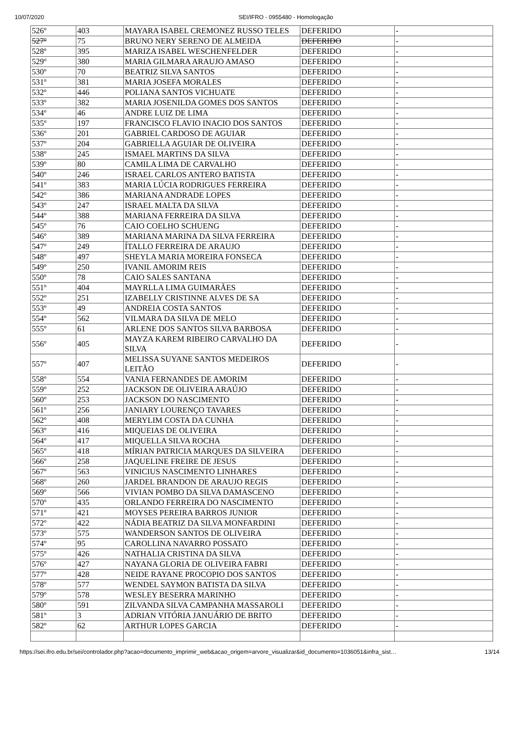10/07/2020 SEI/IFRO - 0955480 - Homologação
| 526º | 403 | MAYARA ISABEL CREMONEZ RUSSO TELES | DEFERIDO | - |
| 527º | 75 | BRUNO NERY SERENO DE ALMEIDA | DEFERIDO | - |
| 528º | 395 | MARIZA ISABEL WESCHENFELDER | DEFERIDO | - |
| 529º | 380 | MARIA GILMARA ARAUJO AMASO | DEFERIDO | - |
| 530º | 70 | BEATRIZ SILVA SANTOS | DEFERIDO | - |
| 531º | 381 | MARIA JOSEFA MORALES | DEFERIDO | - |
| 532º | 446 | POLIANA SANTOS VICHUATE | DEFERIDO | - |
| 533º | 382 | MARIA JOSENILDA GOMES DOS SANTOS | DEFERIDO | - |
| 534º | 46 | ANDRE LUIZ DE LIMA | DEFERIDO | - |
| 535º | 197 | FRANCISCO FLAVIO INACIO DOS SANTOS | DEFERIDO | - |
| 536º | 201 | GABRIEL CARDOSO DE AGUIAR | DEFERIDO | - |
| 537º | 204 | GABRIELLA AGUIAR DE OLIVEIRA | DEFERIDO | - |
| 538º | 245 | ISMAEL MARTINS DA SILVA | DEFERIDO | - |
| 539º | 80 | CAMILA LIMA DE CARVALHO | DEFERIDO | - |
| 540º | 246 | ISRAEL CARLOS ANTERO BATISTA | DEFERIDO | - |
| 541º | 383 | MARIA LÚCIA RODRIGUES FERREIRA | DEFERIDO | - |
| 542º | 386 | MARIANA ANDRADE LOPES | DEFERIDO | - |
| 543º | 247 | ISRAEL MALTA DA SILVA | DEFERIDO | - |
| 544º | 388 | MARIANA FERREIRA DA SILVA | DEFERIDO | - |
| 545º | 76 | CAIO COELHO SCHUENG | DEFERIDO | - |
| 546º | 389 | MARIANA MARINA DA SILVA FERREIRA | DEFERIDO | - |
| 547º | 249 | ÍTALLO FERREIRA DE ARAUJO | DEFERIDO | - |
| 548º | 497 | SHEYLA MARIA MOREIRA FONSECA | DEFERIDO | - |
| 549º | 250 | IVANIL AMORIM REIS | DEFERIDO | - |
| 550º | 78 | CAIO SALES SANTANA | DEFERIDO | - |
| 551º | 404 | MAYRLLA LIMA GUIMARÃES | DEFERIDO | - |
| 552º | 251 | IZABELLY CRISTINNE ALVES DE SA | DEFERIDO | - |
| 553º | 49 | ANDREIA COSTA SANTOS | DEFERIDO | - |
| 554º | 562 | VILMARA DA SILVA DE MELO | DEFERIDO | - |
| 555º | 61 | ARLENE DOS SANTOS SILVA BARBOSA | DEFERIDO | - |
| 556º | 405 | MAYZA KAREM RIBEIRO CARVALHO DA SILVA | DEFERIDO | - |
| 557º | 407 | MELISSA SUYANE SANTOS MEDEIROS LEITÃO | DEFERIDO | - |
| 558º | 554 | VANIA FERNANDES DE AMORIM | DEFERIDO | - |
| 559º | 252 | JACKSON DE OLIVEIRA ARAÚJO | DEFERIDO | - |
| 560º | 253 | JACKSON DO NASCIMENTO | DEFERIDO | - |
| 561º | 256 | JANIARY LOURENÇO TAVARES | DEFERIDO | - |
| 562º | 408 | MERYLIM COSTA DA CUNHA | DEFERIDO | - |
| 563º | 416 | MIQUEIAS DE OLIVEIRA | DEFERIDO | - |
| 564º | 417 | MIQUELLA SILVA ROCHA | DEFERIDO | - |
| 565º | 418 | MÍRIAN PATRICIA MARQUES DA SILVEIRA | DEFERIDO | - |
| 566º | 258 | JAQUELINE FREIRE DE JESUS | DEFERIDO | - |
| 567º | 563 | VINICIUS NASCIMENTO LINHARES | DEFERIDO | - |
| 568º | 260 | JARDEL BRANDON DE ARAUJO REGIS | DEFERIDO | - |
| 569º | 566 | VIVIAN POMBO DA SILVA DAMASCENO | DEFERIDO | - |
| 570º | 435 | ORLANDO FERREIRA DO NASCIMENTO | DEFERIDO | - |
| 571º | 421 | MOYSES PEREIRA BARROS JUNIOR | DEFERIDO | - |
| 572º | 422 | NÁDIA BEATRIZ DA SILVA MONFARDINI | DEFERIDO | - |
| 573º | 575 | WANDERSON SANTOS DE OLIVEIRA | DEFERIDO | - |
| 574º | 95 | CAROLLINA NAVARRO POSSATO | DEFERIDO | - |
| 575º | 426 | NATHALIA CRISTINA DA SILVA | DEFERIDO | - |
| 576º | 427 | NAYANA GLORIA DE OLIVEIRA FABRI | DEFERIDO | - |
| 577º | 428 | NEIDE RAYANE PROCOPIO DOS SANTOS | DEFERIDO | - |
| 578º | 577 | WENDEL SAYMON BATISTA DA SILVA | DEFERIDO | - |
| 579º | 578 | WESLEY BESERRA MARINHO | DEFERIDO | - |
| 580º | 591 | ZILVANDA SILVA CAMPANHA MASSAROLI | DEFERIDO | - |
| 581º | 3 | ADRIAN VITÓRIA JANUÁRIO DE BRITO | DEFERIDO | - |
| 582º | 62 | ARTHUR LOPES GARCIA | DEFERIDO | - |
https://sei.ifro.edu.br/sei/controlador.php?acao=documento_imprimir_web&acao_origem=arvore_visualizar&id_documento=1036051&infra_sist… 13/14